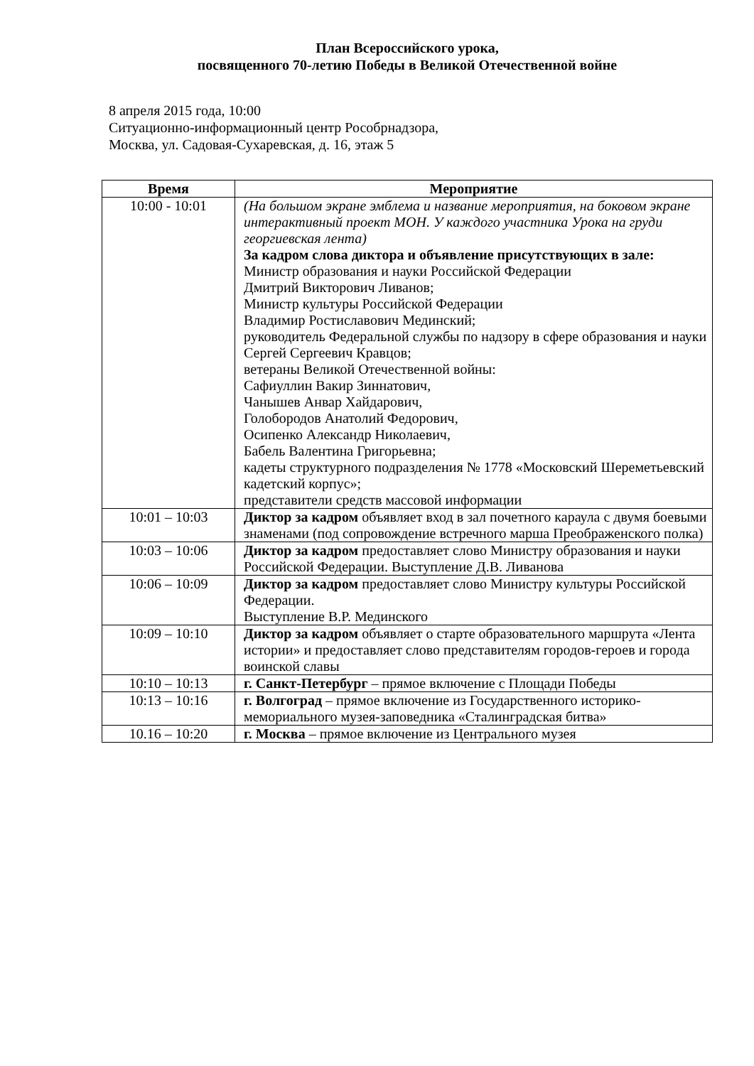План Всероссийского урока,
посвященного 70-летию Победы в Великой Отечественной войне
8 апреля 2015 года, 10:00
Ситуационно-информационный центр Рособрнадзора,
Москва, ул. Садовая-Сухаревская, д. 16, этаж 5
| Время | Мероприятие |
| --- | --- |
| 10:00 - 10:01 | (На большом экране эмблема и название мероприятия, на боковом экране интерактивный проект МОН. У каждого участника Урока на груди георгиевская лента) За кадром слова диктора и объявление присутствующих в зале: Министр образования и науки Российской Федерации Дмитрий Викторович Ливанов; Министр культуры Российской Федерации Владимир Ростиславович Мединский; руководитель Федеральной службы по надзору в сфере образования и науки Сергей Сергеевич Кравцов; ветераны Великой Отечественной войны: Сафиуллин Вакир Зиннатович, Чанышев Анвар Хайдарович, Голобородов Анатолий Федорович, Осипенко Александр Николаевич, Бабель Валентина Григорьевна; кадеты структурного подразделения № 1778 «Московский Шереметьевский кадетский корпус»; представители средств массовой информации |
| 10:01 – 10:03 | Диктор за кадром объявляет вход в зал почетного караула с двумя боевыми знаменами (под сопровождение встречного марша Преображенского полка) |
| 10:03 – 10:06 | Диктор за кадром предоставляет слово Министру образования и науки Российской Федерации. Выступление Д.В. Ливанова |
| 10:06 – 10:09 | Диктор за кадром предоставляет слово Министру культуры Российской Федерации. Выступление В.Р. Мединского |
| 10:09 – 10:10 | Диктор за кадром объявляет о старте образовательного маршрута «Лента истории» и предоставляет слово представителям городов-героев и города воинской славы |
| 10:10 – 10:13 | г. Санкт-Петербург – прямое включение с Площади Победы |
| 10:13 – 10:16 | г. Волгоград – прямое включение из Государственного историко-мемориального музея-заповедника «Сталинградская битва» |
| 10.16 – 10:20 | г. Москва – прямое включение из Центрального музея |